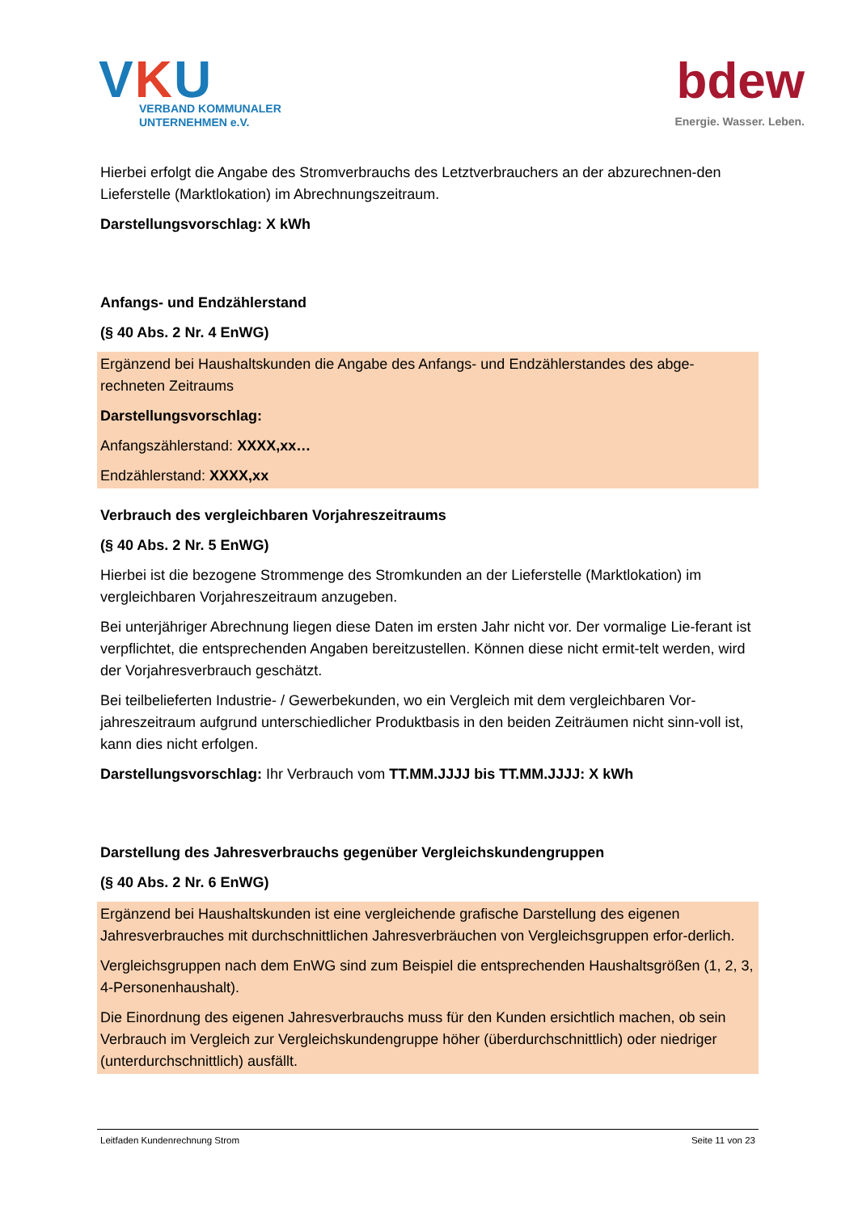VKU
VERBAND KOMMUNALER
UNTERNEHMEN e.V.
bdew
Energie. Wasser. Leben.
Hierbei erfolgt die Angabe des Stromverbrauchs des Letztverbrauchers an der abzurechnen-den Lieferstelle (Marktlokation) im Abrechnungszeitraum.
Darstellungsvorschlag: X kWh
Anfangs- und Endzählerstand
(§ 40 Abs. 2 Nr. 4 EnWG)
Ergänzend bei Haushaltskunden die Angabe des Anfangs- und Endzählerstandes des abge-rechneten Zeitraums
Darstellungsvorschlag:
Anfangszählerstand: XXXX,xx…
Endzählerstand: XXXX,xx
Verbrauch des vergleichbaren Vorjahreszeitraums
(§ 40 Abs. 2 Nr. 5 EnWG)
Hierbei ist die bezogene Strommenge des Stromkunden an der Lieferstelle (Marktlokation) im vergleichbaren Vorjahreszeitraum anzugeben.
Bei unterjähriger Abrechnung liegen diese Daten im ersten Jahr nicht vor. Der vormalige Lie-ferant ist verpflichtet, die entsprechenden Angaben bereitzustellen. Können diese nicht ermit-telt werden, wird der Vorjahresverbrauch geschätzt.
Bei teilbelieferten Industrie- / Gewerbekunden, wo ein Vergleich mit dem vergleichbaren Vor-jahreszeitraum aufgrund unterschiedlicher Produktbasis in den beiden Zeiträumen nicht sinn-voll ist, kann dies nicht erfolgen.
Darstellungsvorschlag: Ihr Verbrauch vom TT.MM.JJJJ bis TT.MM.JJJJ: X kWh
Darstellung des Jahresverbrauchs gegenüber Vergleichskundengruppen
(§ 40 Abs. 2 Nr. 6 EnWG)
Ergänzend bei Haushaltskunden ist eine vergleichende grafische Darstellung des eigenen Jahresverbrauches mit durchschnittlichen Jahresverbräuchen von Vergleichsgruppen erfor-derlich.
Vergleichsgruppen nach dem EnWG sind zum Beispiel die entsprechenden Haushaltsgrößen (1, 2, 3, 4-Personenhaushalt).
Die Einordnung des eigenen Jahresverbrauchs muss für den Kunden ersichtlich machen, ob sein Verbrauch im Vergleich zur Vergleichskundengruppe höher (überdurchschnittlich) oder niedriger (unterdurchschnittlich) ausfällt.
Leitfaden Kundenrechnung Strom Seite 11 von 23